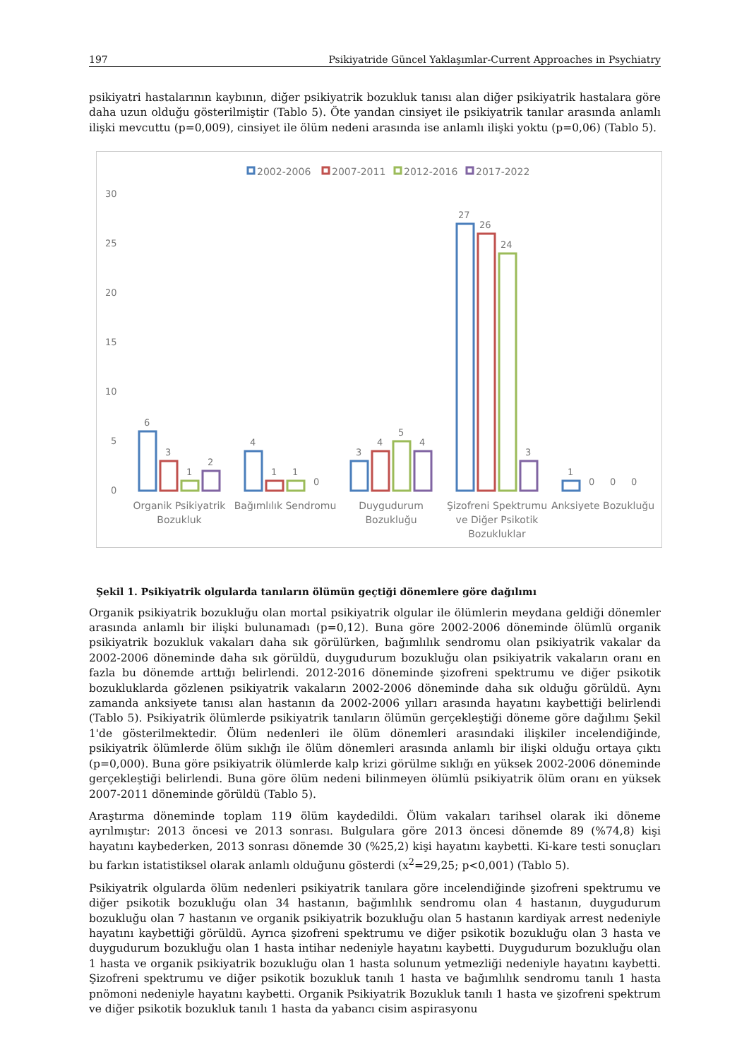197 Psikiyatride Güncel Yaklaşımlar-Current Approaches in Psychiatry
psikiyatri hastalarının kaybının, diğer psikiyatrik bozukluk tanısı alan diğer psikiyatrik hastalara göre daha uzun olduğu gösterilmiştir (Tablo 5). Öte yandan cinsiyet ile psikiyatrik tanılar arasında anlamlı ilişki mevcuttu (p=0,009), cinsiyet ile ölüm nedeni arasında ise anlamlı ilişki yoktu (p=0,06) (Tablo 5).
2002-2006
2007-2011
2012-2016
2017-2022
30
25
20
15
10
5
0
6
3
1
2
4
1
1
0
3
4
5
4
27
26
24
3
1
0
0
0
Organik Psikiyatrik
Bozukluk
Bağımlılık Sendromu
Duygudurum
Bozukluğu
Şizofreni Spektrumu
ve Diğer Psikotik
Bozukluklar
Anksiyete Bozukluğu
Şekil 1. Psikiyatrik olgularda tanıların ölümün geçtiği dönemlere göre dağılımı
Organik psikiyatrik bozukluğu olan mortal psikiyatrik olgular ile ölümlerin meydana geldiği dönemler arasında anlamlı bir ilişki bulunamadı (p=0,12). Buna göre 2002-2006 döneminde ölümlü organik psikiyatrik bozukluk vakaları daha sık görülürken, bağımlılık sendromu olan psikiyatrik vakalar da 2002-2006 döneminde daha sık görüldü, duygudurum bozukluğu olan psikiyatrik vakaların oranı en fazla bu dönemde arttığı belirlendi. 2012-2016 döneminde şizofreni spektrumu ve diğer psikotik bozukluklarda gözlenen psikiyatrik vakaların 2002-2006 döneminde daha sık olduğu görüldü. Aynı zamanda anksiyete tanısı alan hastanın da 2002-2006 yılları arasında hayatını kaybettiği belirlendi (Tablo 5). Psikiyatrik ölümlerde psikiyatrik tanıların ölümün gerçekleştiği döneme göre dağılımı Şekil 1'de gösterilmektedir. Ölüm nedenleri ile ölüm dönemleri arasındaki ilişkiler incelendiğinde, psikiyatrik ölümlerde ölüm sıklığı ile ölüm dönemleri arasında anlamlı bir ilişki olduğu ortaya çıktı (p=0,000). Buna göre psikiyatrik ölümlerde kalp krizi görülme sıklığı en yüksek 2002-2006 döneminde gerçekleştiği belirlendi. Buna göre ölüm nedeni bilinmeyen ölümlü psikiyatrik ölüm oranı en yüksek 2007-2011 döneminde görüldü (Tablo 5).
Araştırma döneminde toplam 119 ölüm kaydedildi. Ölüm vakaları tarihsel olarak iki döneme ayrılmıştır: 2013 öncesi ve 2013 sonrası. Bulgulara göre 2013 öncesi dönemde 89 (%74,8) kişi hayatını kaybederken, 2013 sonrası dönemde 30 (%25,2) kişi hayatını kaybetti. Ki-kare testi sonuçları bu farkın istatistiksel olarak anlamlı olduğunu gösterdi (x<sup>2</sup>=29,25; p<0,001) (Tablo 5).
Psikiyatrik olgularda ölüm nedenleri psikiyatrik tanılara göre incelendiğinde şizofreni spektrumu ve diğer psikotik bozukluğu olan 34 hastanın, bağımlılık sendromu olan 4 hastanın, duygudurum bozukluğu olan 7 hastanın ve organik psikiyatrik bozukluğu olan 5 hastanın kardiyak arrest nedeniyle hayatını kaybettiği görüldü. Ayrıca şizofreni spektrumu ve diğer psikotik bozukluğu olan 3 hasta ve duygudurum bozukluğu olan 1 hasta intihar nedeniyle hayatını kaybetti. Duygudurum bozukluğu olan 1 hasta ve organik psikiyatrik bozukluğu olan 1 hasta solunum yetmezliği nedeniyle hayatını kaybetti. Şizofreni spektrumu ve diğer psikotik bozukluk tanılı 1 hasta ve bağımlılık sendromu tanılı 1 hasta pnömoni nedeniyle hayatını kaybetti. Organik Psikiyatrik Bozukluk tanılı 1 hasta ve şizofreni spektrum ve diğer psikotik bozukluk tanılı 1 hasta da yabancı cisim aspirasyonu